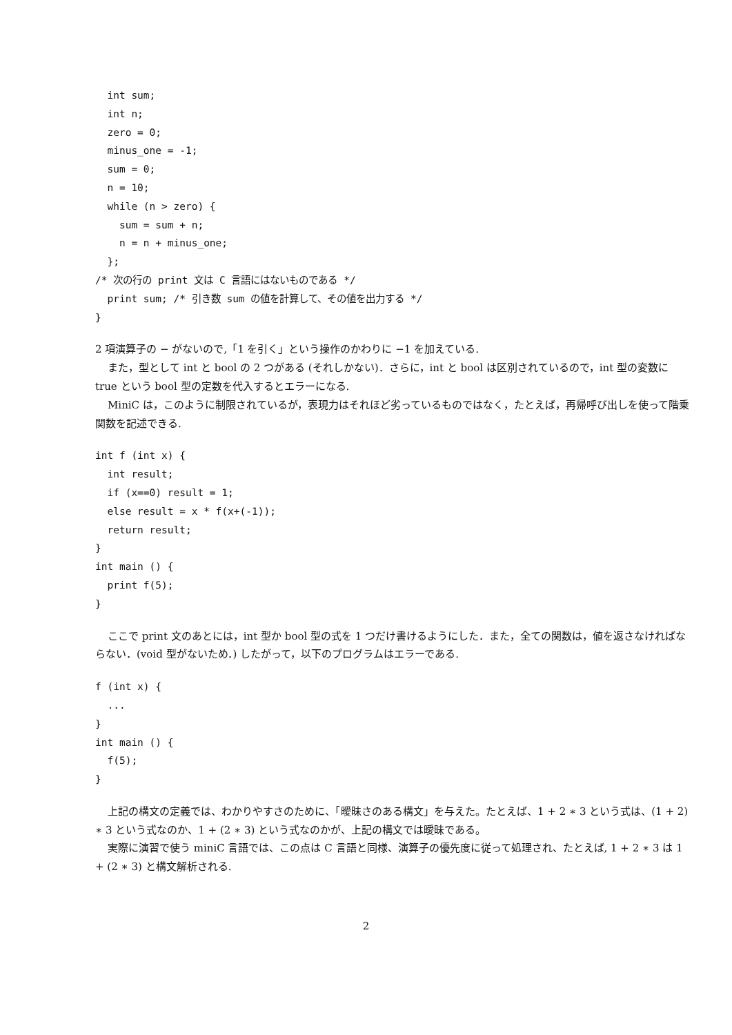int sum;
  int n;
  zero = 0;
  minus_one = -1;
  sum = 0;
  n = 10;
  while (n > zero) {
    sum = sum + n;
    n = n + minus_one;
  };
/* 次の行の print 文は C 言語にはないものである */
  print sum; /* 引き数 sum の値を計算して、その値を出力する */
}
2 項演算子の − がないので,「1 を引く」という操作のかわりに −1 を加えている.
また，型として int と bool の 2 つがある (それしかない)．さらに，int と bool は区別されているので，int 型の変数に true という bool 型の定数を代入するとエラーになる.
MiniC は，このように制限されているが，表現力はそれほど劣っているものではなく，たとえば，再帰呼び出しを使って階乗関数を記述できる.
int f (int x) {
  int result;
  if (x==0) result = 1;
  else result = x * f(x+(-1));
  return result;
}
int main () {
  print f(5);
}
ここで print 文のあとには，int 型か bool 型の式を 1 つだけ書けるようにした．また，全ての関数は，値を返さなければならない．(void 型がないため．) したがって，以下のプログラムはエラーである.
f (int x) {
  ...
}
int main () {
  f(5);
}
上記の構文の定義では、わかりやすさのために、「曖昧さのある構文」を与えた。たとえば、1 + 2 ∗ 3 という式は、(1 + 2) ∗ 3 という式なのか、1 + (2 ∗ 3) という式なのかが、上記の構文では曖昧である。
実際に演習で使う miniC 言語では、この点は C 言語と同様、演算子の優先度に従って処理され、たとえば, 1 + 2 ∗ 3 は 1 + (2 ∗ 3) と構文解析される.
2